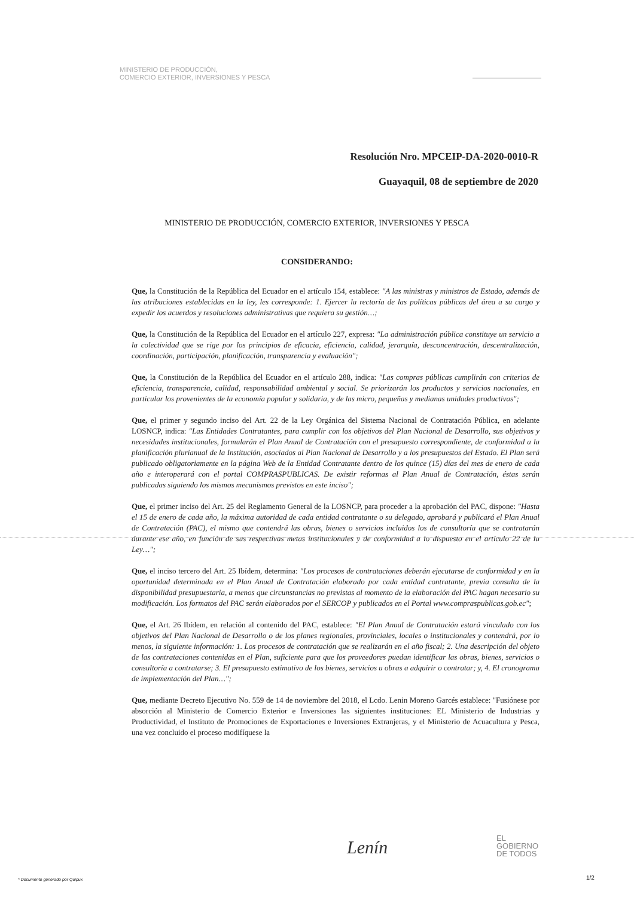MINISTERIO DE PRODUCCIÓN,
COMERCIO EXTERIOR, INVERSIONES Y PESCA
Resolución Nro. MPCEIP-DA-2020-0010-R
Guayaquil, 08 de septiembre de 2020
MINISTERIO DE PRODUCCIÓN, COMERCIO EXTERIOR, INVERSIONES Y PESCA
CONSIDERANDO:
Que, la Constitución de la República del Ecuador en el artículo 154, establece: "A las ministras y ministros de Estado, además de las atribuciones establecidas en la ley, les corresponde: 1. Ejercer la rectoría de las políticas públicas del área a su cargo y expedir los acuerdos y resoluciones administrativas que requiera su gestión…;
Que, la Constitución de la República del Ecuador en el artículo 227, expresa: "La administración pública constituye un servicio a la colectividad que se rige por los principios de eficacia, eficiencia, calidad, jerarquía, desconcentración, descentralización, coordinación, participación, planificación, transparencia y evaluación";
Que, la Constitución de la República del Ecuador en el artículo 288, indica: "Las compras públicas cumplirán con criterios de eficiencia, transparencia, calidad, responsabilidad ambiental y social. Se priorizarán los productos y servicios nacionales, en particular los provenientes de la economía popular y solidaria, y de las micro, pequeñas y medianas unidades productivas";
Que, el primer y segundo inciso del Art. 22 de la Ley Orgánica del Sistema Nacional de Contratación Pública, en adelante LOSNCP, indica: "Las Entidades Contratantes, para cumplir con los objetivos del Plan Nacional de Desarrollo, sus objetivos y necesidades institucionales, formularán el Plan Anual de Contratación con el presupuesto correspondiente, de conformidad a la planificación plurianual de la Institución, asociados al Plan Nacional de Desarrollo y a los presupuestos del Estado. El Plan será publicado obligatoriamente en la página Web de la Entidad Contratante dentro de los quince (15) días del mes de enero de cada año e interoperará con el portal COMPRASPUBLICAS. De existir reformas al Plan Anual de Contratación, éstas serán publicadas siguiendo los mismos mecanismos previstos en este inciso";
Que, el primer inciso del Art. 25 del Reglamento General de la LOSNCP, para proceder a la aprobación del PAC, dispone: "Hasta el 15 de enero de cada año, la máxima autoridad de cada entidad contratante o su delegado, aprobará y publicará el Plan Anual de Contratación (PAC), el mismo que contendrá las obras, bienes o servicios incluidos los de consultoría que se contratarán durante ese año, en función de sus respectivas metas institucionales y de conformidad a lo dispuesto en el artículo 22 de la Ley…";
Que, el inciso tercero del Art. 25 Ibídem, determina: "Los procesos de contrataciones deberán ejecutarse de conformidad y en la oportunidad determinada en el Plan Anual de Contratación elaborado por cada entidad contratante, previa consulta de la disponibilidad presupuestaria, a menos que circunstancias no previstas al momento de la elaboración del PAC hagan necesario su modificación. Los formatos del PAC serán elaborados por el SERCOP y publicados en el Portal www.compraspublicas.gob.ec";
Que, el Art. 26 Ibídem, en relación al contenido del PAC, establece: "El Plan Anual de Contratación estará vinculado con los objetivos del Plan Nacional de Desarrollo o de los planes regionales, provinciales, locales o institucionales y contendrá, por lo menos, la siguiente información: 1. Los procesos de contratación que se realizarán en el año fiscal; 2. Una descripción del objeto de las contrataciones contenidas en el Plan, suficiente para que los proveedores puedan identificar las obras, bienes, servicios o consultoría a contratarse; 3. El presupuesto estimativo de los bienes, servicios u obras a adquirir o contratar; y, 4. El cronograma de implementación del Plan…";
Que, mediante Decreto Ejecutivo No. 559 de 14 de noviembre del 2018, el Lcdo. Lenin Moreno Garcés establece: "Fusiónese por absorción al Ministerio de Comercio Exterior e Inversiones las siguientes instituciones: EL Ministerio de Industrias y Productividad, el Instituto de Promociones de Exportaciones e Inversiones Extranjeras, y el Ministerio de Acuacultura y Pesca, una vez concluido el proceso modifíquese la
Lenín
EL
GOBIERNO
DE TODOS
* Documento generado por Quipux
1/2